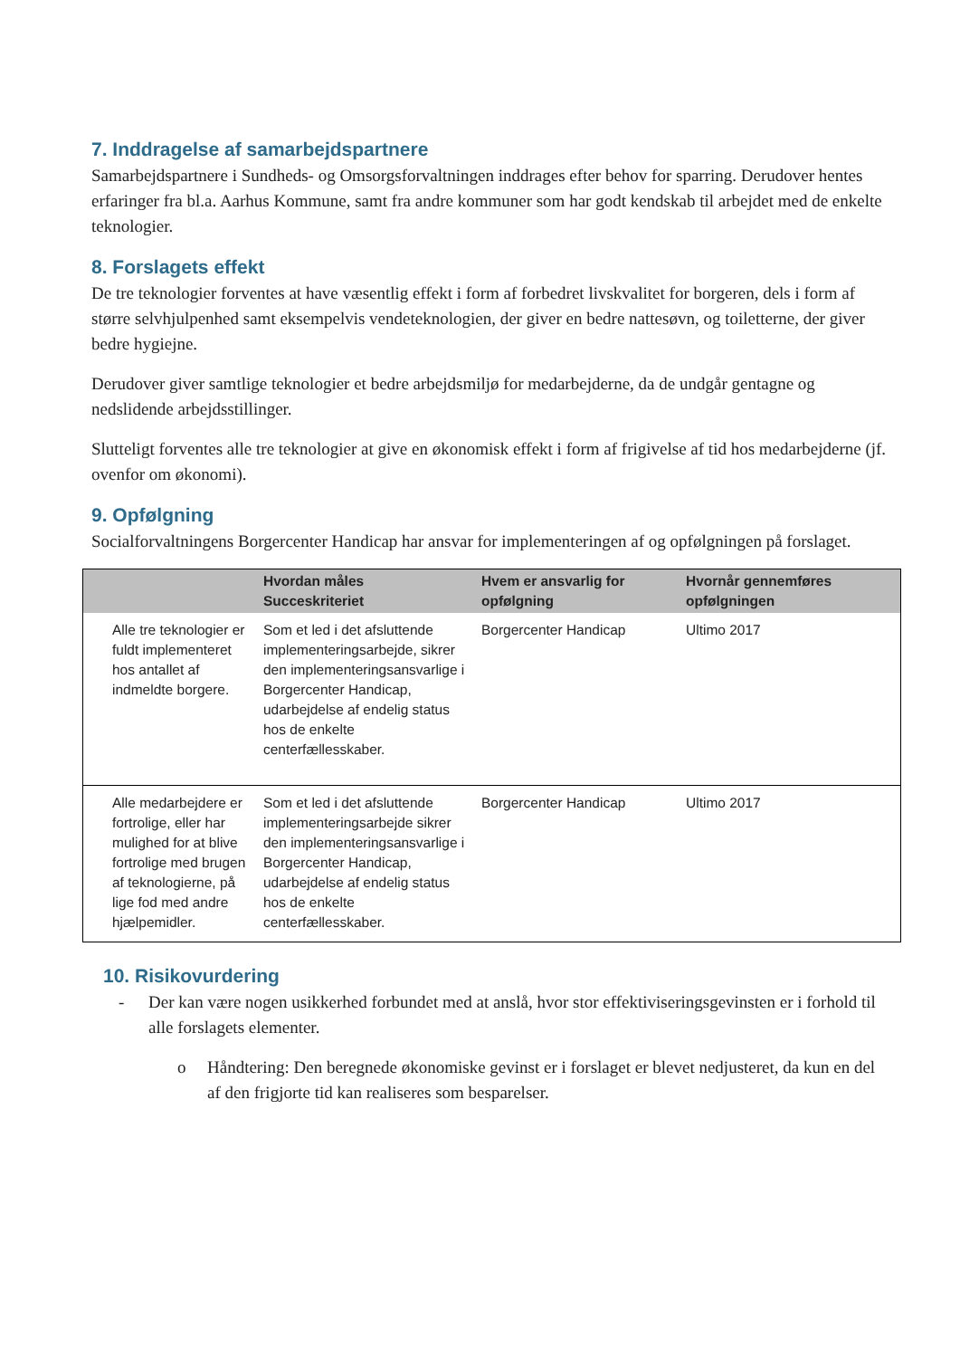7. Inddragelse af samarbejdspartnere
Samarbejdspartnere i Sundheds- og Omsorgsforvaltningen inddrages efter behov for sparring. Derudover hentes erfaringer fra bl.a. Aarhus Kommune, samt fra andre kommuner som har godt kendskab til arbejdet med de enkelte teknologier.
8. Forslagets effekt
De tre teknologier forventes at have væsentlig effekt i form af forbedret livskvalitet for borgeren, dels i form af større selvhjulpenhed samt eksempelvis vendeteknologien, der giver en bedre nattesøvn, og toiletterne, der giver bedre hygiejne.
Derudover giver samtlige teknologier et bedre arbejdsmiljø for medarbejderne, da de undgår gentagne og nedslidende arbejdsstillinger.
Slutteligt forventes alle tre teknologier at give en økonomisk effekt i form af frigivelse af tid hos medarbejderne (jf. ovenfor om økonomi).
9. Opfølgning
Socialforvaltningens Borgercenter Handicap har ansvar for implementeringen af og opfølgningen på forslaget.
| | Hvordan måles Succeskriteriet | Hvem er ansvarlig for opfølgning | Hvornår gennemføres opfølgningen |
| --- | --- | --- | --- |
| Alle tre teknologier er fuldt implementeret hos antallet af indmeldte borgere. | Som et led i det afsluttende implementeringsarbejde, sikrer den implementeringsansvarlige i Borgercenter Handicap, udarbejdelse af endelig status hos de enkelte centerfællesskaber. | Borgercenter Handicap | Ultimo 2017 |
| Alle medarbejdere er fortrolige, eller har mulighed for at blive fortrolige med brugen af teknologierne, på lige fod med andre hjælpemidler. | Som et led i det afsluttende implementeringsarbejde sikrer den implementeringsansvarlige i Borgercenter Handicap, udarbejdelse af endelig status hos de enkelte centerfællesskaber. | Borgercenter Handicap | Ultimo 2017 |
10. Risikovurdering
- Der kan være nogen usikkerhed forbundet med at anslå, hvor stor effektiviseringsgevinsten er i forhold til alle forslagets elementer.
o Håndtering: Den beregnede økonomiske gevinst er i forslaget er blevet nedjusteret, da kun en del af den frigjorte tid kan realiseres som besparelser.